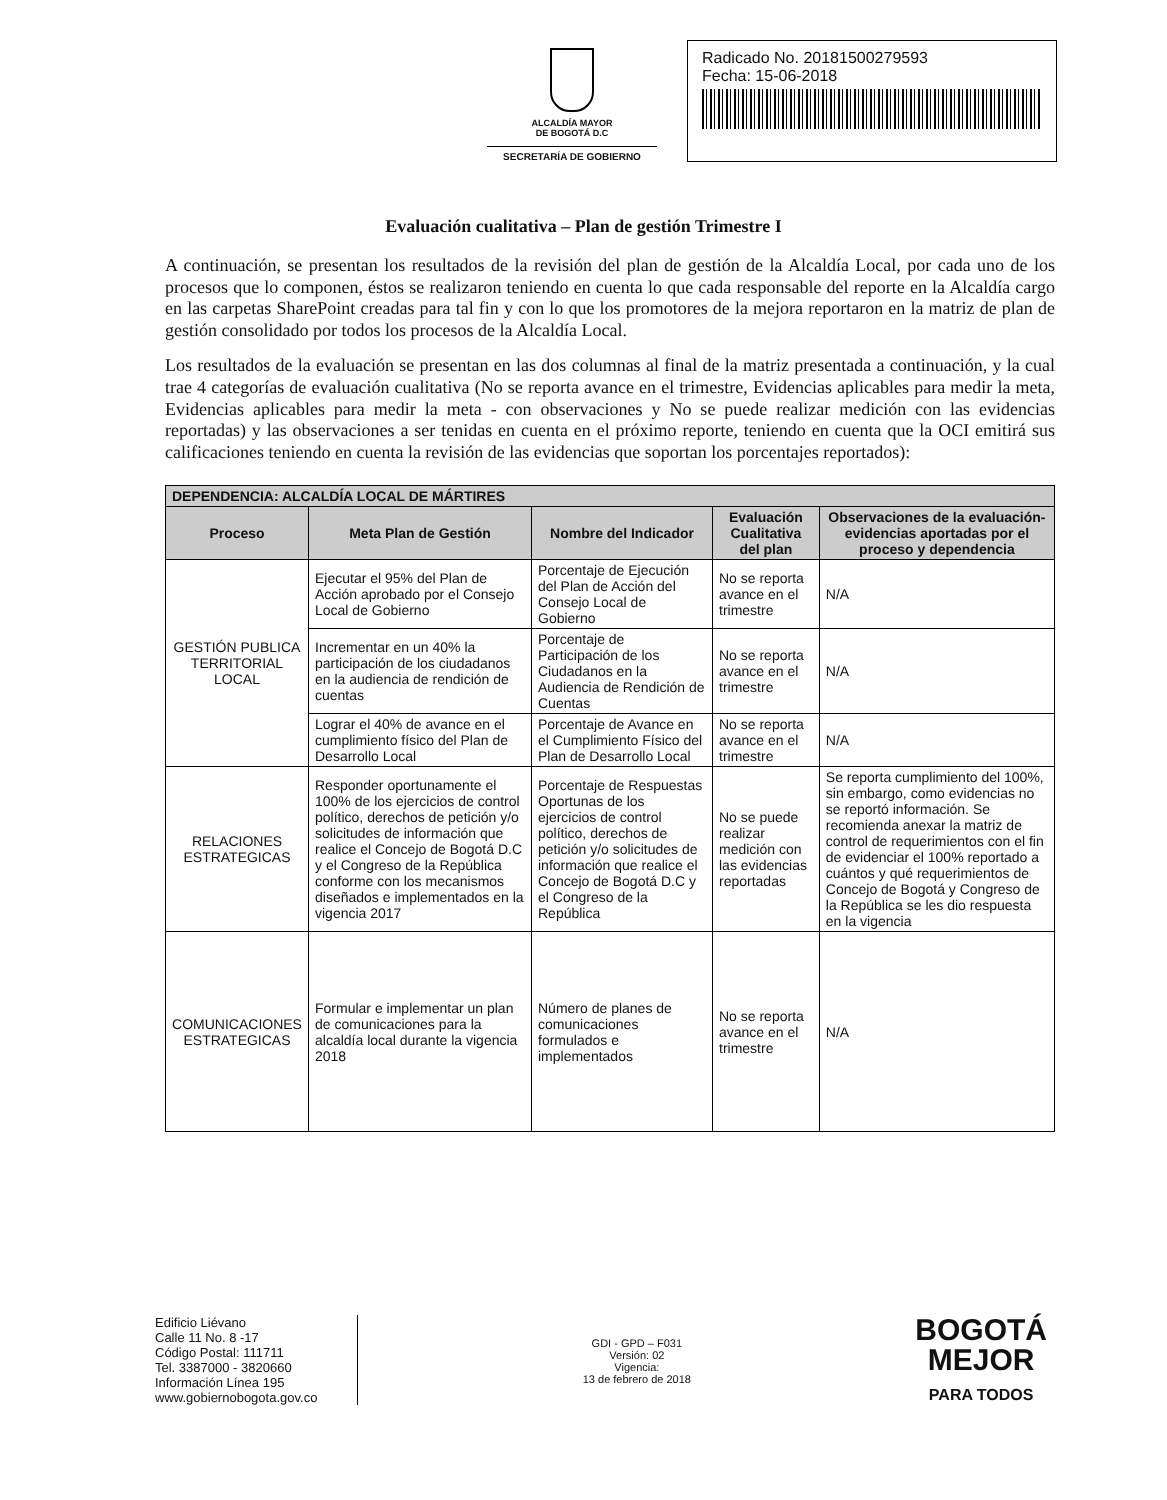ALCALDÍA MAYOR
DE BOGOTÁ D.C
SECRETARÍA DE GOBIERNO
Radicado No. 20181500279593
Fecha: 15-06-2018
Evaluación cualitativa – Plan de gestión Trimestre I
A continuación, se presentan los resultados de la revisión del plan de gestión de la Alcaldía Local, por cada uno de los procesos que lo componen, éstos se realizaron teniendo en cuenta lo que cada responsable del reporte en la Alcaldía cargo en las carpetas SharePoint creadas para tal fin y con lo que los promotores de la mejora reportaron en la matriz de plan de gestión consolidado por todos los procesos de la Alcaldía Local.
Los resultados de la evaluación se presentan en las dos columnas al final de la matriz presentada a continuación, y la cual trae 4 categorías de evaluación cualitativa (No se reporta avance en el trimestre, Evidencias aplicables para medir la meta, Evidencias aplicables para medir la meta - con observaciones y No se puede realizar medición con las evidencias reportadas) y las observaciones a ser tenidas en cuenta en el próximo reporte, teniendo en cuenta que la OCI emitirá sus calificaciones teniendo en cuenta la revisión de las evidencias que soportan los porcentajes reportados):
| DEPENDENCIA: ALCALDÍA LOCAL DE MÁRTIRES | | | | |
| Proceso | Meta Plan de Gestión | Nombre del Indicador | Evaluación Cualitativa del plan | Observaciones de la evaluación- evidencias aportadas por el proceso y dependencia |
| GESTIÓN PUBLICA TERRITORIAL LOCAL | Ejecutar el 95% del Plan de Acción aprobado por el Consejo Local de Gobierno | Porcentaje de Ejecución del Plan de Acción del Consejo Local de Gobierno | No se reporta avance en el trimestre | N/A |
| | Incrementar en un 40% la participación de los ciudadanos en la audiencia de rendición de cuentas | Porcentaje de Participación de los Ciudadanos en la Audiencia de Rendición de Cuentas | No se reporta avance en el trimestre | N/A |
| | Lograr el 40% de avance en el cumplimiento físico del Plan de Desarrollo Local | Porcentaje de Avance en el Cumplimiento Físico del Plan de Desarrollo Local | No se reporta avance en el trimestre | N/A |
| RELACIONES ESTRATEGICAS | Responder oportunamente el 100% de los ejercicios de control político, derechos de petición y/o solicitudes de información que realice el Concejo de Bogotá D.C y el Congreso de la República conforme con los mecanismos diseñados e implementados en la vigencia 2017 | Porcentaje de Respuestas Oportunas de los ejercicios de control político, derechos de petición y/o solicitudes de información que realice el Concejo de Bogotá D.C y el Congreso de la República | No se puede realizar medición con las evidencias reportadas | Se reporta cumplimiento del 100%, sin embargo, como evidencias no se reportó información. Se recomienda anexar la matriz de control de requerimientos con el fin de evidenciar el 100% reportado a cuántos y qué requerimientos de Concejo de Bogotá y Congreso de la República se les dio respuesta en la vigencia |
| COMUNICACIONES ESTRATEGICAS | Formular e implementar un plan de comunicaciones para la alcaldía local durante la vigencia 2018 | Número de planes de comunicaciones formulados e implementados | No se reporta avance en el trimestre | N/A |
Edificio Liévano
Calle 11 No. 8 -17
Código Postal: 111711
Tel. 3387000 - 3820660
Información Línea 195
www.gobiernobogota.gov.co
GDI - GPD – F031
Versión: 02
Vigencia:
13 de febrero de 2018
BOGOTÁ
MEJOR
PARA TODOS